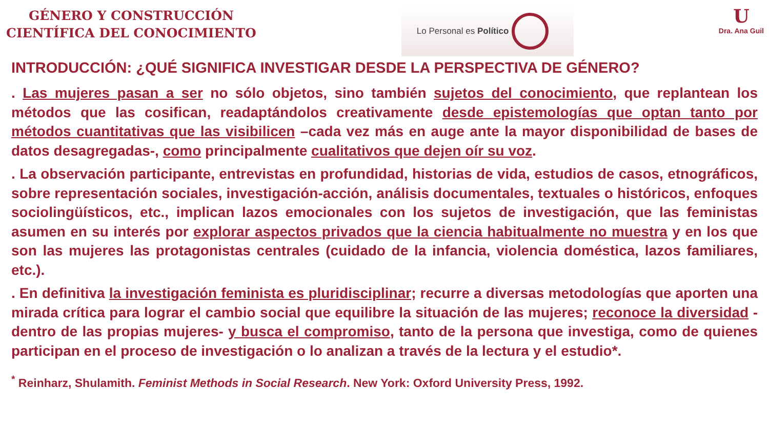GÉNERO Y CONSTRUCCIÓN
CIENTÍFICA DEL CONOCIMIENTO
Lo Personal es Político
U
Dra. Ana Guil
INTRODUCCIÓN: ¿QUÉ SIGNIFICA INVESTIGAR DESDE LA PERSPECTIVA DE GÉNERO?
. Las mujeres pasan a ser no sólo objetos, sino también sujetos del conocimiento, que replantean los métodos que las cosifican, readaptándolos creativamente desde epistemologías que optan tanto por métodos cuantitativas que las visibilicen –cada vez más en auge ante la mayor disponibilidad de bases de datos desagregadas-, como principalmente cualitativos que dejen oír su voz.
. La observación participante, entrevistas en profundidad, historias de vida, estudios de casos, etnográficos, sobre representación sociales, investigación-acción, análisis documentales, textuales o históricos, enfoques sociolingüísticos, etc., implican lazos emocionales con los sujetos de investigación, que las feministas asumen en su interés por explorar aspectos privados que la ciencia habitualmente no muestra y en los que son las mujeres las protagonistas centrales (cuidado de la infancia, violencia doméstica, lazos familiares, etc.).
. En definitiva la investigación feminista es pluridisciplinar; recurre a diversas metodologías que aporten una mirada crítica para lograr el cambio social que equilibre la situación de las mujeres; reconoce la diversidad -dentro de las propias mujeres- y busca el compromiso, tanto de la persona que investiga, como de quienes participan en el proceso de investigación o lo analizan a través de la lectura y el estudio*.
<sup>*</sup> Reinharz, Shulamith. Feminist Methods in Social Research. New York: Oxford University Press, 1992.